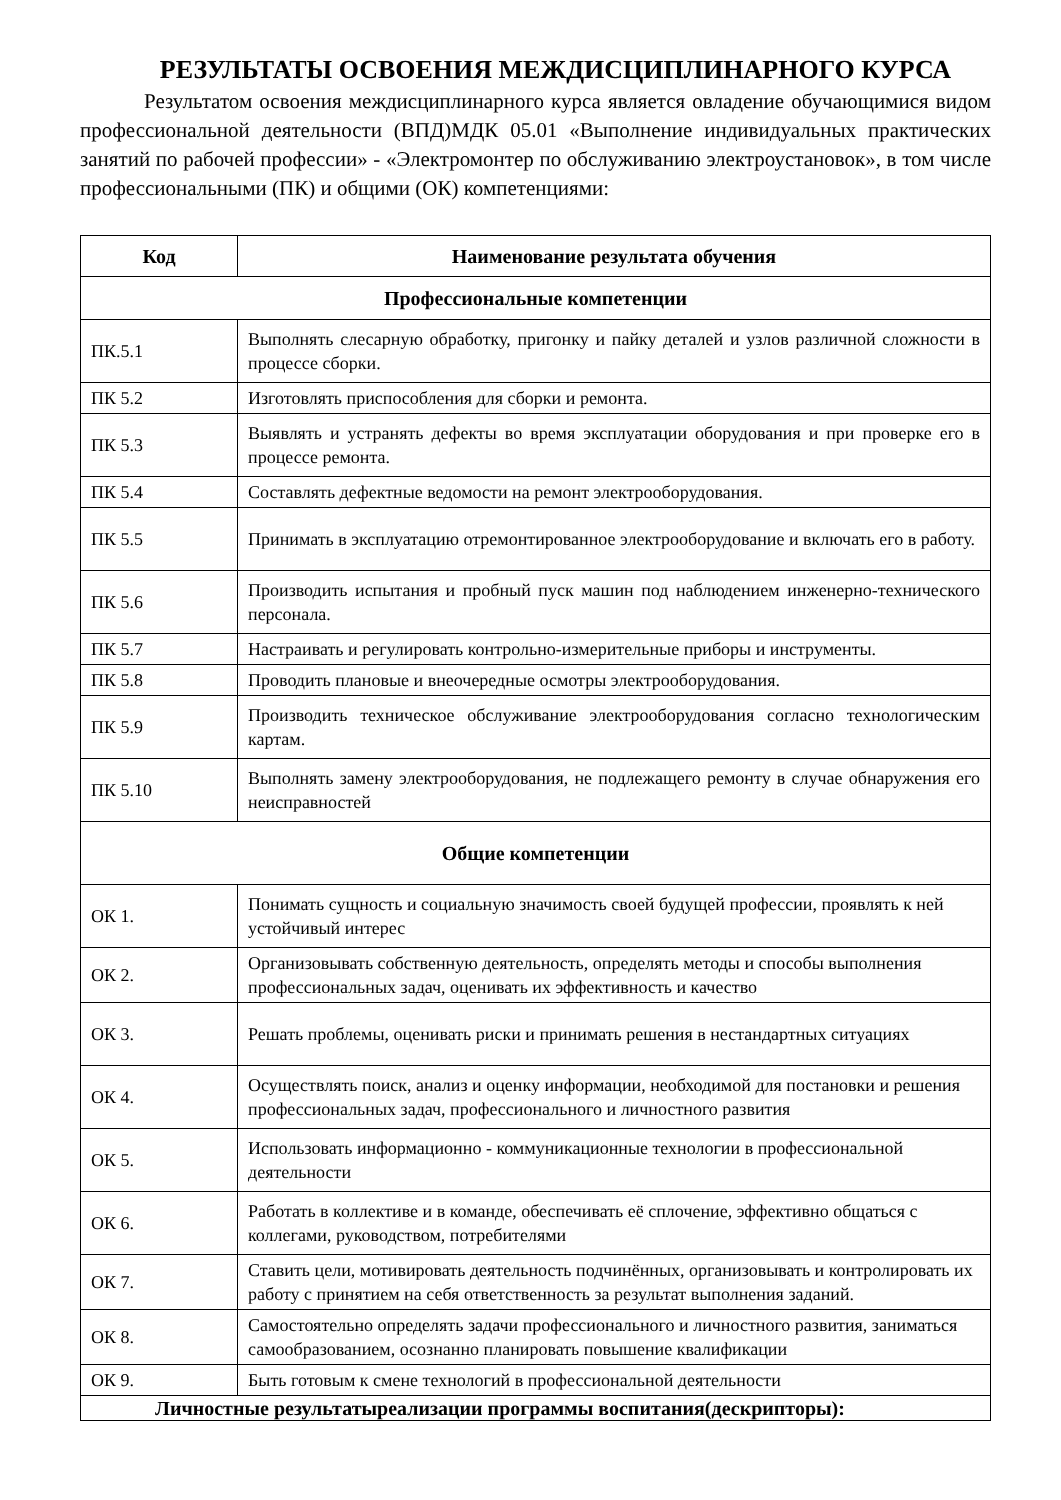РЕЗУЛЬТАТЫ ОСВОЕНИЯ МЕЖДИСЦИПЛИНАРНОГО КУРСА
Результатом освоения междисциплинарного курса является овладение обучающимися видом профессиональной деятельности (ВПД)МДК 05.01 «Выполнение индивидуальных практических занятий по рабочей профессии» - «Электромонтер по обслуживанию электроустановок», в том числе профессиональными (ПК) и общими (ОК) компетенциями:
| Код | Наименование результата обучения |
| --- | --- |
| Профессиональные компетенции | |
| ПК.5.1 | Выполнять слесарную обработку, пригонку и пайку деталей и узлов различной сложности в процессе сборки. |
| ПК 5.2 | Изготовлять приспособления для сборки и ремонта. |
| ПК 5.3 | Выявлять и устранять дефекты во время эксплуатации оборудования и при проверке его в процессе ремонта. |
| ПК 5.4 | Составлять дефектные ведомости на ремонт электрооборудования. |
| ПК 5.5 | Принимать в эксплуатацию отремонтированное электрооборудование и включать его в работу. |
| ПК 5.6 | Производить испытания и пробный пуск машин под наблюдением инженерно-технического персонала. |
| ПК 5.7 | Настраивать и регулировать контрольно-измерительные приборы и инструменты. |
| ПК 5.8 | Проводить плановые и внеочередные осмотры электрооборудования. |
| ПК 5.9 | Производить техническое обслуживание электрооборудования согласно технологическим картам. |
| ПК 5.10 | Выполнять замену электрооборудования, не подлежащего ремонту в случае обнаружения его неисправностей |
| Общие компетенции | |
| ОК 1. | Понимать сущность и социальную значимость своей будущей профессии, проявлять к ней устойчивый интерес |
| ОК 2. | Организовывать собственную деятельность, определять методы и способы выполнения профессиональных задач, оценивать их эффективность и качество |
| ОК 3. | Решать проблемы, оценивать риски и принимать решения в нестандартных ситуациях |
| ОК 4. | Осуществлять поиск, анализ и оценку информации, необходимой для постановки и решения профессиональных задач, профессионального и личностного развития |
| ОК 5. | Использовать информационно - коммуникационные технологии в профессиональной деятельности |
| ОК 6. | Работать в коллективе и в команде, обеспечивать её сплочение, эффективно общаться с коллегами, руководством, потребителями |
| ОК 7. | Ставить цели, мотивировать деятельность подчинённых, организовывать и контролировать их работу с принятием на себя ответственность за результат выполнения заданий. |
| ОК 8. | Самостоятельно определять задачи профессионального и личностного развития, заниматься самообразованием, осознанно планировать повышение квалификации |
| ОК 9. | Быть готовым к смене технологий в профессиональной деятельности |
| Личностные результатыреализации программы воспитания(дескрипторы): | |